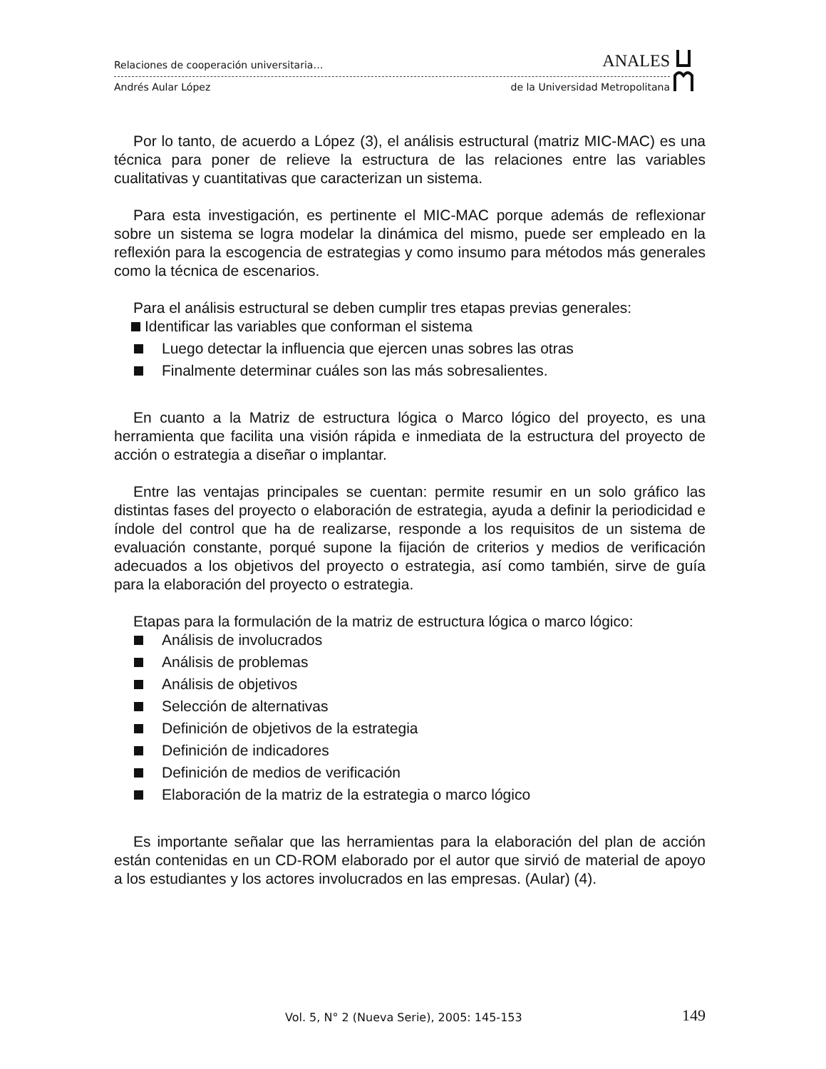Relaciones de cooperación universitaria… ANALES
Andrés Aular López de la Universidad Metropolitana
Por lo tanto, de acuerdo a López (3), el análisis estructural (matriz MIC-MAC) es una técnica para poner de relieve la estructura de las relaciones entre las variables cualitativas y cuantitativas que caracterizan un sistema.
Para esta investigación, es pertinente el MIC-MAC porque además de reflexionar sobre un sistema se logra modelar la dinámica del mismo, puede ser empleado en la reflexión para la escogencia de estrategias y como insumo para métodos más generales como la técnica de escenarios.
Para el análisis estructural se deben cumplir tres etapas previas generales:
Identificar las variables que conforman el sistema
Luego detectar la influencia que ejercen unas sobres las otras
Finalmente determinar cuáles son las más sobresalientes.
En cuanto a la Matriz de estructura lógica o Marco lógico del proyecto, es una herramienta que facilita una visión rápida e inmediata de la estructura del proyecto de acción o estrategia a diseñar o implantar.
Entre las ventajas principales se cuentan: permite resumir en un solo gráfico las distintas fases del proyecto o elaboración de estrategia, ayuda a definir la periodicidad e índole del control que ha de realizarse, responde a los requisitos de un sistema de evaluación constante, porqué supone la fijación de criterios y medios de verificación adecuados a los objetivos del proyecto o estrategia, así como también, sirve de guía para la elaboración del proyecto o estrategia.
Etapas para la formulación de la matriz de estructura lógica o marco lógico:
Análisis de involucrados
Análisis de problemas
Análisis de objetivos
Selección de alternativas
Definición de objetivos de la estrategia
Definición de indicadores
Definición de medios de verificación
Elaboración de la matriz de la estrategia o marco lógico
Es importante señalar que las herramientas para la elaboración del plan de acción están contenidas en un CD-ROM elaborado por el autor que sirvió de material de apoyo a los estudiantes y los actores involucrados en las empresas. (Aular) (4).
Vol. 5, N° 2 (Nueva Serie), 2005: 145-153 149